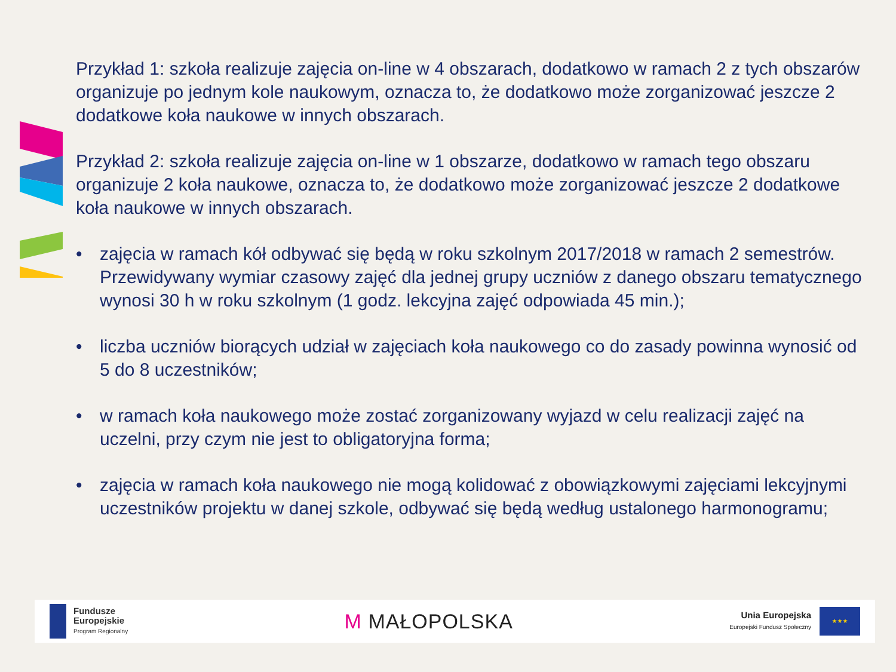Przykład 1: szkoła realizuje zajęcia on-line w 4 obszarach, dodatkowo w ramach 2 z tych obszarów organizuje po jednym kole naukowym, oznacza to, że dodatkowo może zorganizować jeszcze 2 dodatkowe koła naukowe w innych obszarach.
Przykład 2: szkoła realizuje zajęcia on-line w 1 obszarze, dodatkowo w ramach tego obszaru organizuje 2 koła naukowe, oznacza to, że dodatkowo może zorganizować jeszcze 2 dodatkowe koła naukowe w innych obszarach.
• zajęcia w ramach kół odbywać się będą w roku szkolnym 2017/2018 w ramach 2 semestrów. Przewidywany wymiar czasowy zajęć dla jednej grupy uczniów z danego obszaru tematycznego wynosi 30 h w roku szkolnym (1 godz. lekcyjna zajęć odpowiada 45 min.);
• liczba uczniów biorących udział w zajęciach koła naukowego co do zasady powinna wynosić od 5 do 8 uczestników;
• w ramach koła naukowego może zostać zorganizowany wyjazd w celu realizacji zajęć na uczelni, przy czym nie jest to obligatoryjna forma;
• zajęcia w ramach koła naukowego nie mogą kolidować z obowiązkowymi zajęciami lekcyjnymi uczestników projektu w danej szkole, odbywać się będą według ustalonego harmonogramu;
Fundusze
Europejskie
Program Regionalny
M MAŁOPOLSKA
Unia Europejska
Europejski Fundusz Społeczny
★★★